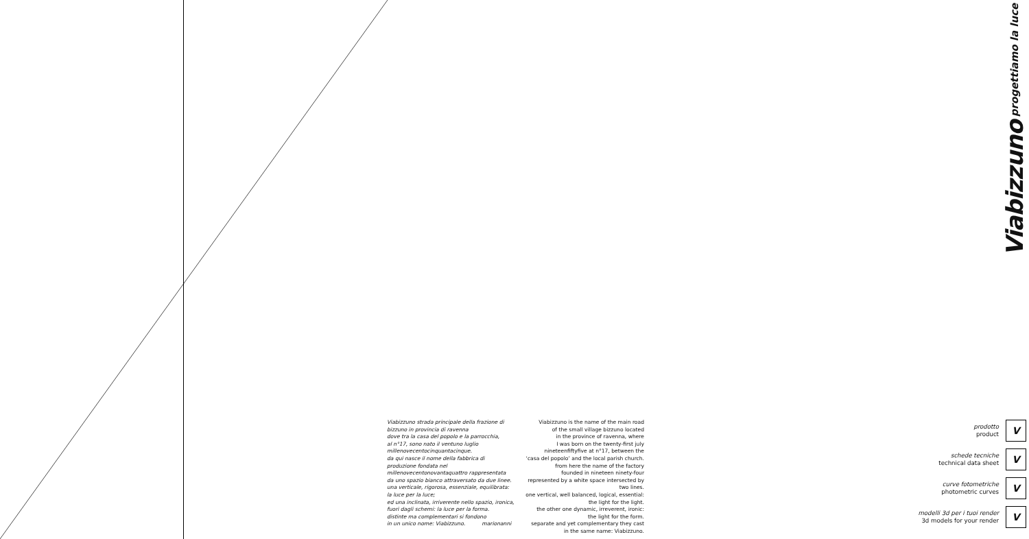Viabizzuno progettiamo la luce
Viabizzuno strada principale della frazione di
bizzuno in provincia di ravenna
dove tra la casa del popolo e la parrocchia,
al n°17, sono nato il ventuno luglio
millenovecentocinquantacinque.
da qui nasce il nome della fabbrica di
produzione fondata nel
millenovecentonovantaquattro rappresentata
da uno spazio bianco attraversato da due linee.
una verticale, rigorosa, essenziale, equilibrata:
la luce per la luce;
ed una inclinata, irriverente nello spazio, ironica,
fuori dagli schemi: la luce per la forma.
distinte ma complementari si fondono
in un unico nome: Viabizzuno. marionanni
Viabizzuno is the name of the main road
of the small village bizzuno located
in the province of ravenna, where
I was born on the twenty-first july
nineteenfiftyfive at n°17, between the
‘casa del popolo’ and the local parish church.
from here the name of the factory
founded in nineteen ninety-four
represented by a white space intersected by two lines.
one vertical, well balanced, logical, essential:
the light for the light.
the other one dynamic, irreverent, ironic:
the light for the form.
separate and yet complementary they cast
in the same name: Viabizzuno.
prodotto
product
V
schede tecniche
technical data sheet
V
curve fotometriche
photometric curves
V
modelli 3d per i tuoi render
3d models for your render
V